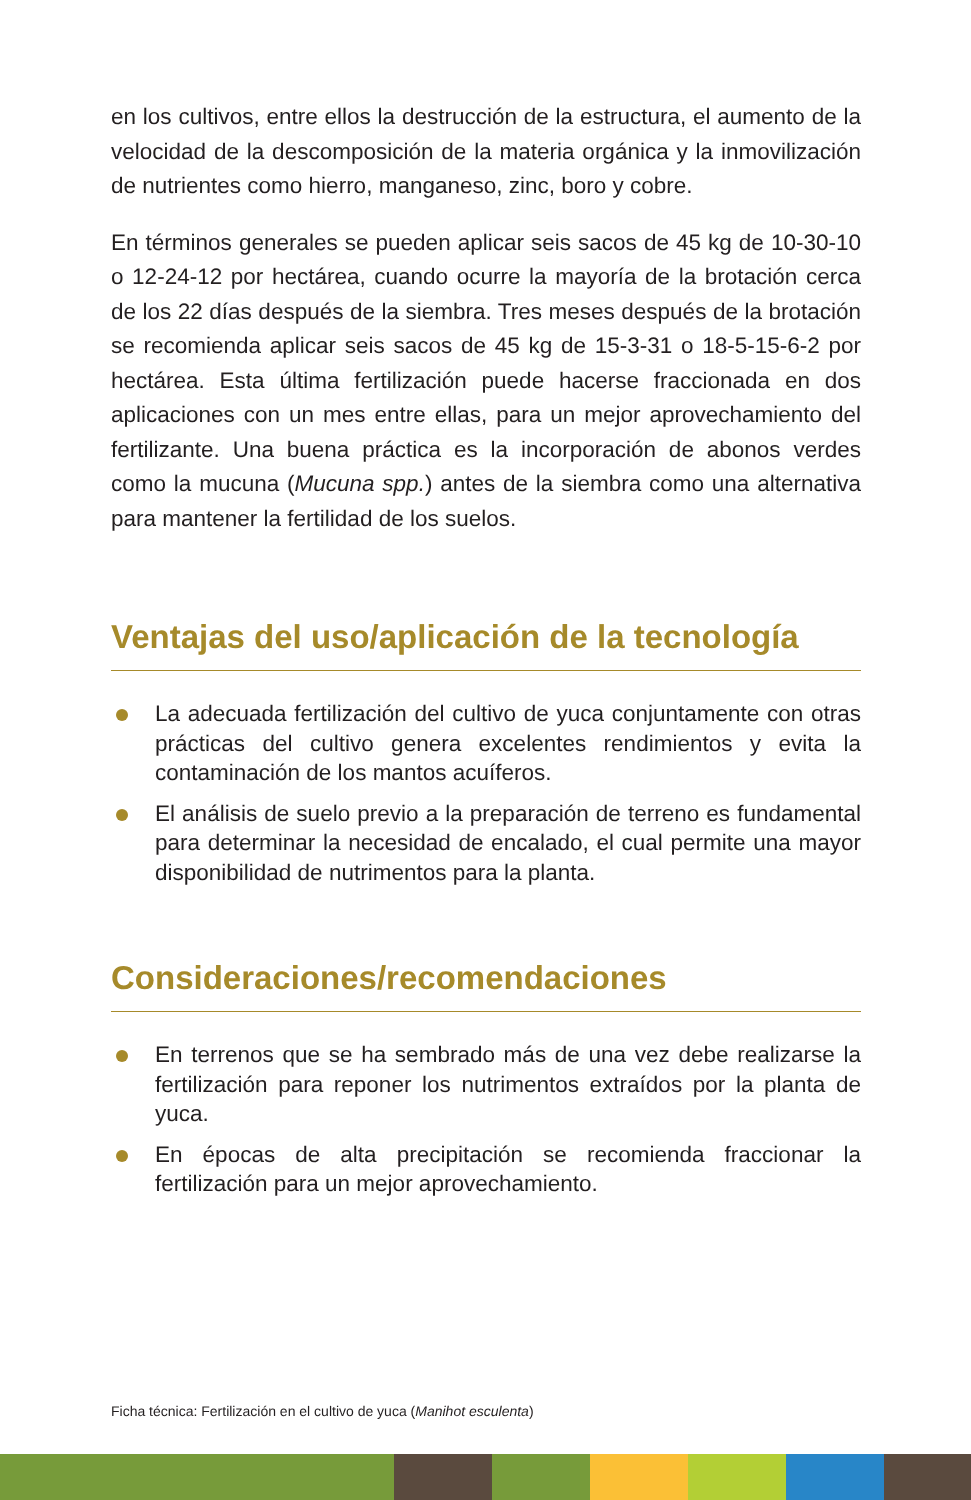en los cultivos, entre ellos la destrucción de la estructura, el aumento de la velocidad de la descomposición de la materia orgánica y la inmovilización de nutrientes como hierro, manganeso, zinc, boro y cobre.
En términos generales se pueden aplicar seis sacos de 45 kg de 10-30-10 o 12-24-12 por hectárea, cuando ocurre la mayoría de la brotación cerca de los 22 días después de la siembra. Tres meses después de la brotación se recomienda aplicar seis sacos de 45 kg de 15-3-31 o 18-5-15-6-2 por hectárea. Esta última fertilización puede hacerse fraccionada en dos aplicaciones con un mes entre ellas, para un mejor aprovechamiento del fertilizante. Una buena práctica es la incorporación de abonos verdes como la mucuna (Mucuna spp.) antes de la siembra como una alternativa para mantener la fertilidad de los suelos.
Ventajas del uso/aplicación de la tecnología
La adecuada fertilización del cultivo de yuca conjuntamente con otras prácticas del cultivo genera excelentes rendimientos y evita la contaminación de los mantos acuíferos.
El análisis de suelo previo a la preparación de terreno es fundamental para determinar la necesidad de encalado, el cual permite una mayor disponibilidad de nutrimentos para la planta.
Consideraciones/recomendaciones
En terrenos que se ha sembrado más de una vez debe realizarse la fertilización para reponer los nutrimentos extraídos por la planta de yuca.
En épocas de alta precipitación se recomienda fraccionar la fertilización para un mejor aprovechamiento.
Ficha técnica: Fertilización en el cultivo de yuca (Manihot esculenta)